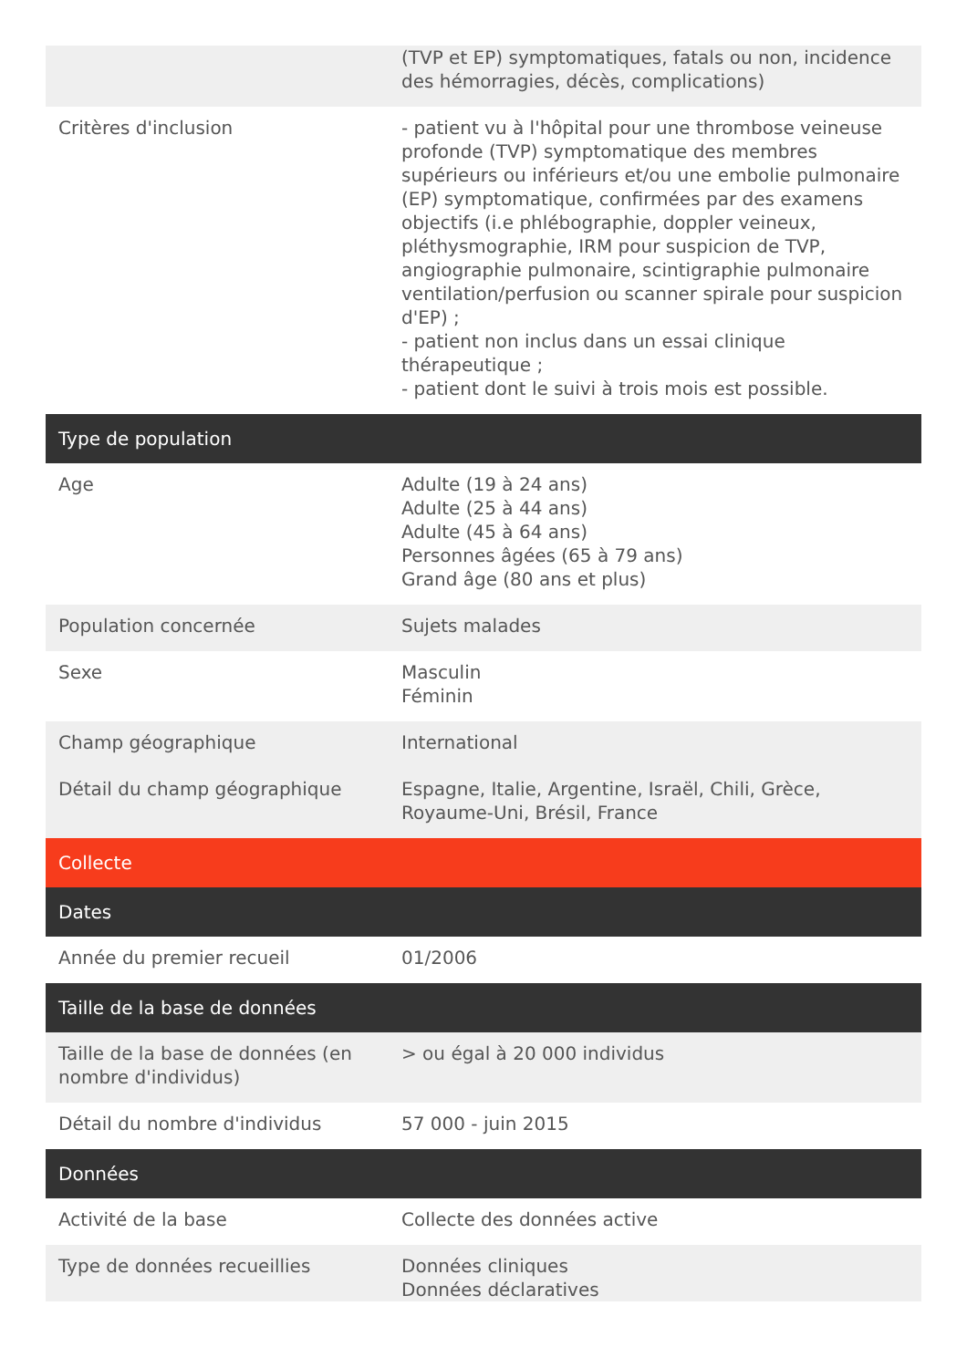| | (TVP et EP) symptomatiques, fatals ou non, incidence des hémorragies, décès, complications) |
| Critères d'inclusion | - patient vu à l'hôpital pour une thrombose veineuse profonde (TVP) symptomatique des membres supérieurs ou inférieurs et/ou une embolie pulmonaire (EP) symptomatique, confirmées par des examens objectifs (i.e phlébographie, doppler veineux, pléthysmographie, IRM pour suspicion de TVP, angiographie pulmonaire, scintigraphie pulmonaire ventilation/perfusion ou scanner spirale pour suspicion d'EP) ; - patient non inclus dans un essai clinique thérapeutique ; - patient dont le suivi à trois mois est possible. |
| Type de population | |
| Age | Adulte (19 à 24 ans) Adulte (25 à 44 ans) Adulte (45 à 64 ans) Personnes âgées (65 à 79 ans) Grand âge (80 ans et plus) |
| Population concernée | Sujets malades |
| Sexe | Masculin Féminin |
| Champ géographique | International |
| Détail du champ géographique | Espagne, Italie, Argentine, Israël, Chili, Grèce, Royaume-Uni, Brésil, France |
| Collecte | |
| Dates | |
| Année du premier recueil | 01/2006 |
| Taille de la base de données | |
| Taille de la base de données (en nombre d'individus) | > ou égal à 20 000 individus |
| Détail du nombre d'individus | 57 000 - juin 2015 |
| Données | |
| Activité de la base | Collecte des données active |
| Type de données recueillies | Données cliniques Données déclaratives |